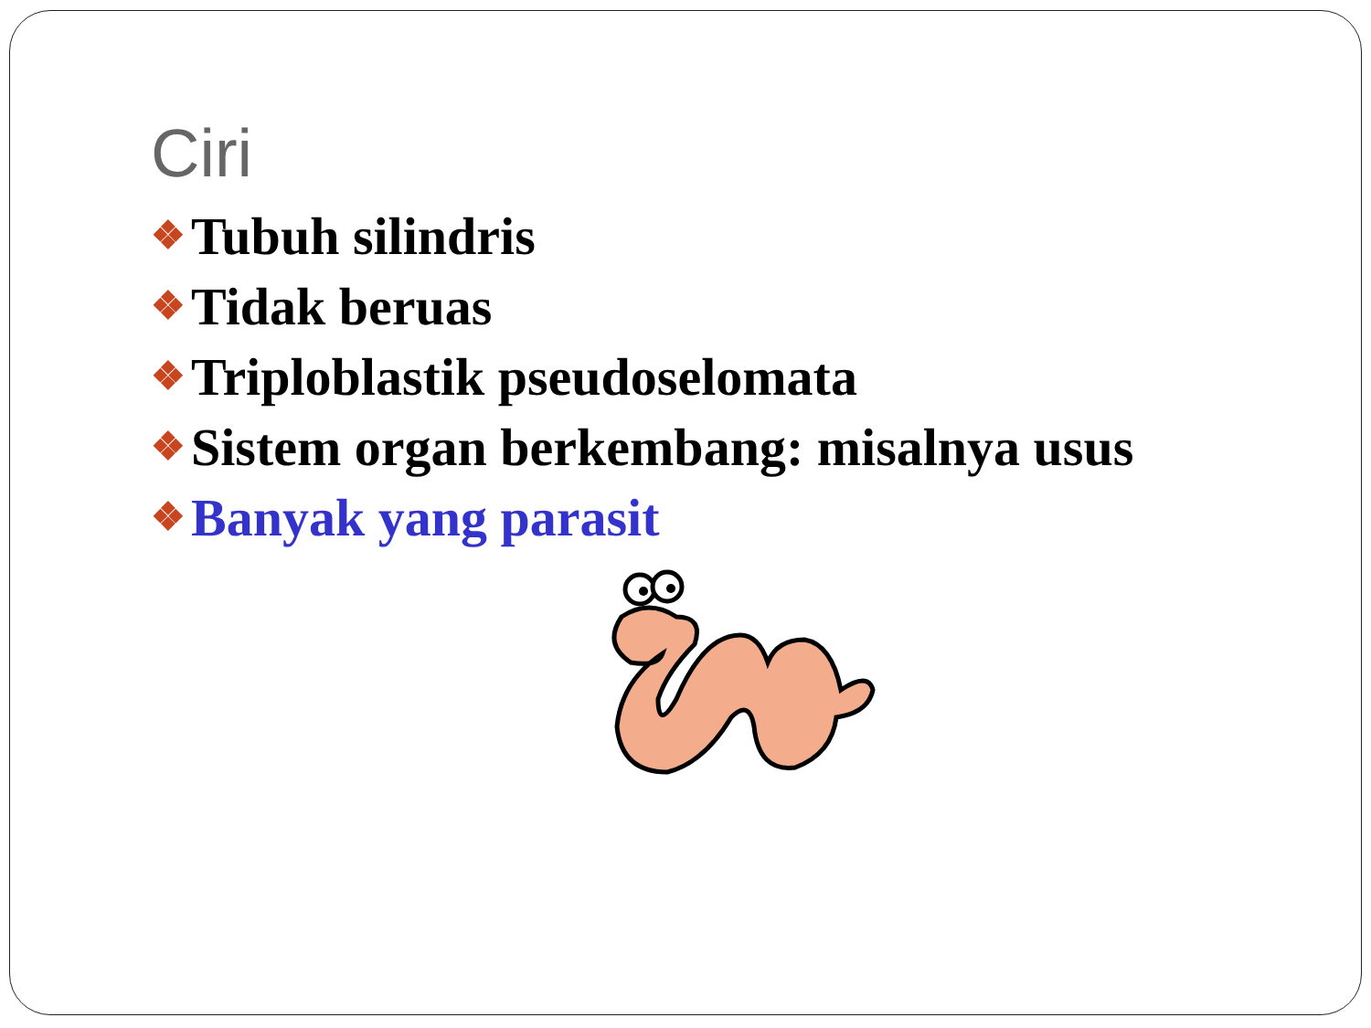Ciri
❖ Tubuh silindris
❖ Tidak beruas
❖ Triploblastik pseudoselomata
❖ Sistem organ berkembang: misalnya usus
❖ Banyak yang parasit